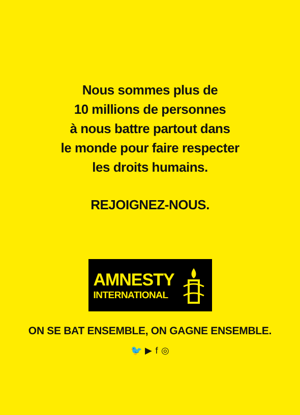Nous sommes plus de
10 millions de personnes
à nous battre partout dans
le monde pour faire respecter
les droits humains.
REJOIGNEZ-NOUS.
AMNESTY
INTERNATIONAL
ON SE BAT ENSEMBLE, ON GAGNE ENSEMBLE.
🐦 ▶ f ◎